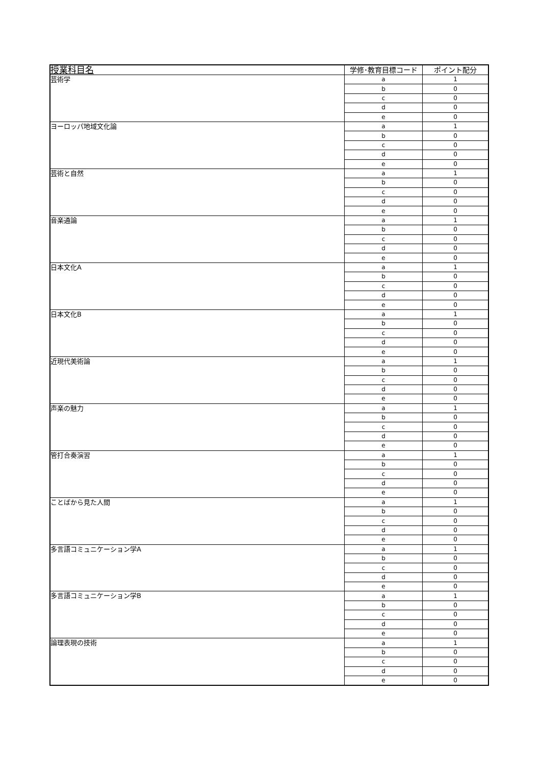| 授業科目名 | 学修･教育目標コード | ポイント配分 |
| --- | --- | --- |
| 芸術学 | a | 1 |
| | b | 0 |
| | c | 0 |
| | d | 0 |
| | e | 0 |
| ヨーロッパ地域文化論 | a | 1 |
| | b | 0 |
| | c | 0 |
| | d | 0 |
| | e | 0 |
| 芸術と自然 | a | 1 |
| | b | 0 |
| | c | 0 |
| | d | 0 |
| | e | 0 |
| 音楽通論 | a | 1 |
| | b | 0 |
| | c | 0 |
| | d | 0 |
| | e | 0 |
| 日本文化A | a | 1 |
| | b | 0 |
| | c | 0 |
| | d | 0 |
| | e | 0 |
| 日本文化B | a | 1 |
| | b | 0 |
| | c | 0 |
| | d | 0 |
| | e | 0 |
| 近現代美術論 | a | 1 |
| | b | 0 |
| | c | 0 |
| | d | 0 |
| | e | 0 |
| 声楽の魅力 | a | 1 |
| | b | 0 |
| | c | 0 |
| | d | 0 |
| | e | 0 |
| 管打合奏演習 | a | 1 |
| | b | 0 |
| | c | 0 |
| | d | 0 |
| | e | 0 |
| ことばから見た人間 | a | 1 |
| | b | 0 |
| | c | 0 |
| | d | 0 |
| | e | 0 |
| 多言語コミュニケーション学A | a | 1 |
| | b | 0 |
| | c | 0 |
| | d | 0 |
| | e | 0 |
| 多言語コミュニケーション学B | a | 1 |
| | b | 0 |
| | c | 0 |
| | d | 0 |
| | e | 0 |
| 論理表現の技術 | a | 1 |
| | b | 0 |
| | c | 0 |
| | d | 0 |
| | e | 0 |